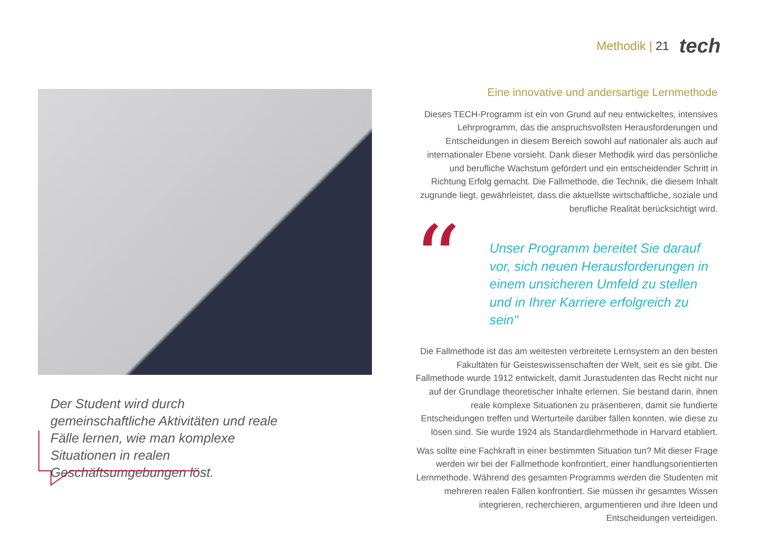Methodik | 21
tech
Der Student wird durch gemeinschaftliche Aktivitäten und reale Fälle lernen, wie man komplexe Situationen in realen Geschäftsumgebungen löst.
Eine innovative und andersartige Lernmethode
Dieses TECH-Programm ist ein von Grund auf neu entwickeltes, intensives Lehrprogramm, das die anspruchsvollsten Herausforderungen und Entscheidungen in diesem Bereich sowohl auf nationaler als auch auf internationaler Ebene vorsieht. Dank dieser Methodik wird das persönliche und berufliche Wachstum gefördert und ein entscheidender Schritt in Richtung Erfolg gemacht. Die Fallmethode, die Technik, die diesem Inhalt zugrunde liegt, gewährleistet, dass die aktuellste wirtschaftliche, soziale und berufliche Realität berücksichtigt wird.
“
Unser Programm bereitet Sie darauf vor, sich neuen Herausforderungen in einem unsicheren Umfeld zu stellen und in Ihrer Karriere erfolgreich zu sein"
Die Fallmethode ist das am weitesten verbreitete Lernsystem an den besten Fakultäten für Geisteswissenschaften der Welt, seit es sie gibt. Die Fallmethode wurde 1912 entwickelt, damit Jurastudenten das Recht nicht nur auf der Grundlage theoretischer Inhalte erlernen. Sie bestand darin, ihnen reale komplexe Situationen zu präsentieren, damit sie fundierte Entscheidungen treffen und Werturteile darüber fällen konnten, wie diese zu lösen sind. Sie wurde 1924 als Standardlehrmethode in Harvard etabliert.
Was sollte eine Fachkraft in einer bestimmten Situation tun? Mit dieser Frage werden wir bei der Fallmethode konfrontiert, einer handlungsorientierten Lernmethode. Während des gesamten Programms werden die Studenten mit mehreren realen Fällen konfrontiert. Sie müssen ihr gesamtes Wissen integrieren, recherchieren, argumentieren und ihre Ideen und Entscheidungen verteidigen.